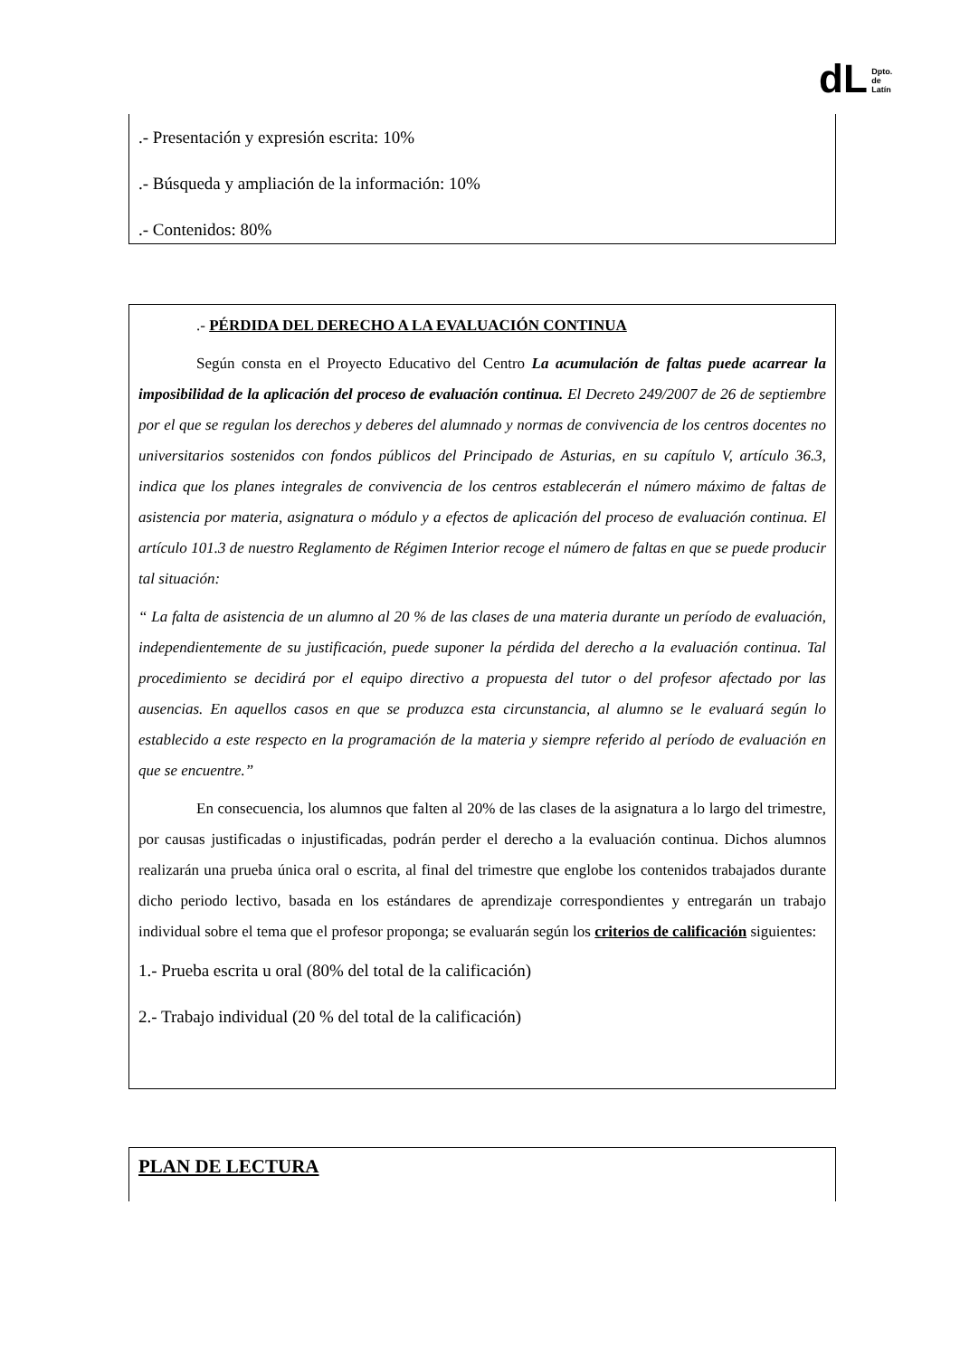dL Dpto.
de
Latín
.- Presentación y expresión escrita: 10%
.- Búsqueda y ampliación de la información: 10%
.- Contenidos: 80%
.- PÉRDIDA DEL DERECHO A LA EVALUACIÓN CONTINUA
Según consta en el Proyecto Educativo del Centro La acumulación de faltas puede acarrear la imposibilidad de la aplicación del proceso de evaluación continua. El Decreto 249/2007 de 26 de septiembre por el que se regulan los derechos y deberes del alumnado y normas de convivencia de los centros docentes no universitarios sostenidos con fondos públicos del Principado de Asturias, en su capítulo V, artículo 36.3, indica que los planes integrales de convivencia de los centros establecerán el número máximo de faltas de asistencia por materia, asignatura o módulo y a efectos de aplicación del proceso de evaluación continua. El artículo 101.3 de nuestro Reglamento de Régimen Interior recoge el número de faltas en que se puede producir tal situación:
“ La falta de asistencia de un alumno al 20 % de las clases de una materia durante un período de evaluación, independientemente de su justificación, puede suponer la pérdida del derecho a la evaluación continua. Tal procedimiento se decidirá por el equipo directivo a propuesta del tutor o del profesor afectado por las ausencias. En aquellos casos en que se produzca esta circunstancia, al alumno se le evaluará según lo establecido a este respecto en la programación de la materia y siempre referido al período de evaluación en que se encuentre.”
En consecuencia, los alumnos que falten al 20% de las clases de la asignatura a lo largo del trimestre, por causas justificadas o injustificadas, podrán perder el derecho a la evaluación continua. Dichos alumnos realizarán una prueba única oral o escrita, al final del trimestre que englobe los contenidos trabajados durante dicho periodo lectivo, basada en los estándares de aprendizaje correspondientes y entregarán un trabajo individual sobre el tema que el profesor proponga; se evaluarán según los criterios de calificación siguientes:
1.- Prueba escrita u oral (80% del total de la calificación)
2.- Trabajo individual (20 % del total de la calificación)
PLAN DE LECTURA